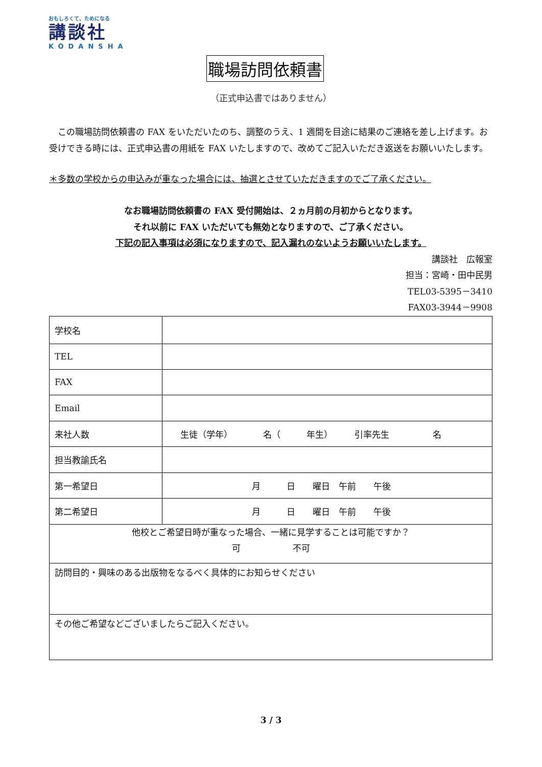おもしろくて、ためになる
講談社
KODANSHA
職場訪問依頼書
（正式申込書ではありません）
この職場訪問依頼書の FAX をいただいたのち、調整のうえ、1 週間を目途に結果のご連絡を差し上げます。お受けできる時には、正式申込書の用紙を FAX いたしますので、改めてご記入いただき返送をお願いいたします。
＊多数の学校からの申込みが重なった場合には、抽選とさせていただきますのでご了承ください。
なお職場訪問依頼書の FAX 受付開始は、２ヵ月前の月初からとなります。
それ以前に FAX いただいても無効となりますので、ご了承ください。
下記の記入事項は必須になりますので、記入漏れのないようお願いいたします。
講談社　広報室
担当：宮崎・田中民男
TEL03-5395－3410
FAX03-3944－9908
| 学校名 | |
| TEL | |
| FAX | |
| Email | |
| 来社人数 | 生徒（学年） 名（ 年生） 引率先生 名 |
| 担当教諭氏名 | |
| 第一希望日 | 月 日 曜日 午前 午後 |
| 第二希望日 | 月 日 曜日 午前 午後 |
| 他校とご希望日時が重なった場合、一緒に見学することは可能ですか？ 可 不可 | |
| 訪問目的・興味のある出版物をなるべく具体的にお知らせください | |
| その他ご希望などございましたらご記入ください。 | |
3 / 3